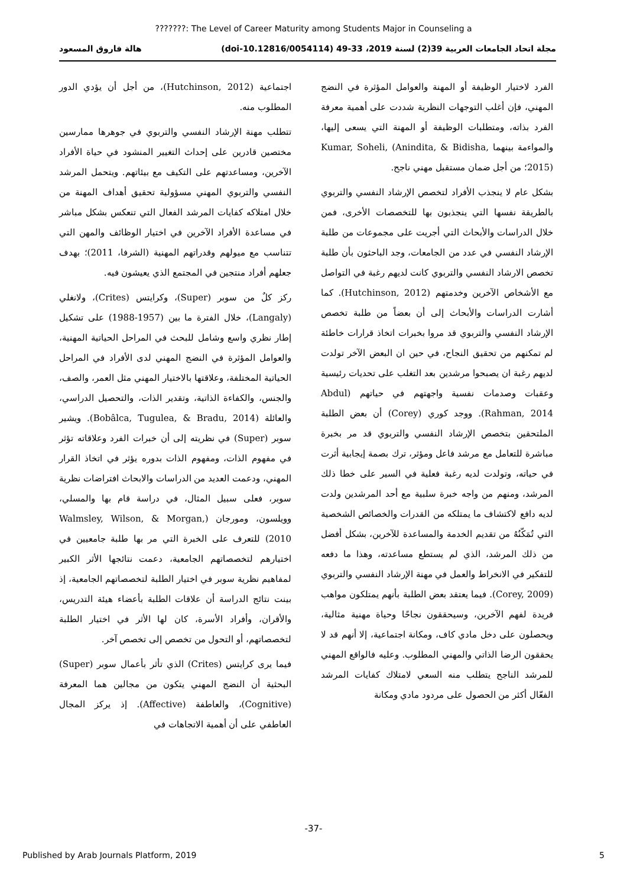???????: The Level of Career Maturity among Students Major in Counseling a
مجلة اتحاد الجامعات العربية 39(2) لسنة 2019، 33-49 (doi-10.12816/0054114) هالة فاروق المسعود
الفرد لاختيار الوظيفة أو المهنة والعوامل المؤثرة في النضج المهني، فإن أغلب التوجهات النظرية شددت على أهمية معرفة الفرد بذاته، ومتطلبات الوظيفة أو المهنة التي يسعى إليها، والمواءمة بينهما Kumar, Soheli, (Anindita, & Bidisha, 2015)؛ من أجل ضمان مستقبل مهني ناجح.
بشكل عام لا ينجذب الأفراد لتخصص الإرشاد النفسي والتربوي بالطريقة نفسها التي ينجذبون بها للتخصصات الأخرى، فمن خلال الدراسات والأبحاث التي أجريت على مجموعات من طلبة الإرشاد النفسي في عدد من الجامعات، وجد الباحثون بأن طلبة تخصص الارشاد النفسي والتربوي كانت لديهم رغبة في التواصل مع الأشخاص الآخرين وخدمتهم (Hutchinson, 2012). كما أشارت الدراسات والأبحاث إلى أن بعضاً من طلبة تخصص الإرشاد النفسي والتربوي قد مروا بخبرات اتخاذ قرارات خاطئة لم تمكنهم من تحقيق النجاح، في حين ان البعض الآخر تولدت لديهم رغبة ان يصبحوا مرشدين بعد التغلب على تحديات رئيسية وعقبات وصدمات نفسية واجهتهم في حياتهم (Abdul Rahman, 2014). ووجد كوري (Corey) أن بعض الطلبة الملتحقين بتخصص الإرشاد النفسي والتربوي قد مر بخبرة مباشرة للتعامل مع مرشد فاعل ومؤثر، ترك بصمة إيجابية أثرت في حياته، وتولدت لديه رغبة فعلية في السير على خطا ذلك المرشد، ومنهم من واجه خبرة سلبية مع أحد المرشدين ولدت لديه دافع لاكتشاف ما يمتلكه من القدرات والخصائص الشخصية التي تُمَكّنُهُ من تقديم الخدمة والمساعدة للآخرين، بشكل أفضل من ذلك المرشد، الذي لم يستطع مساعدته، وهذا ما دفعه للتفكير في الانخراط والعمل في مهنة الإرشاد النفسي والتربوي (Corey, 2009). فيما يعتقد بعض الطلبة بأنهم يمتلكون مواهب فريدة لفهم الآخرين، وسيحققون نجاحًا وحياة مهنية مثالية، ويحصلون على دخل مادي كاف، ومكانة اجتماعية، إلا أنهم قد لا يحققون الرضا الذاتي والمهني المطلوب. وعليه فالواقع المهني للمرشد الناجح يتطلب منه السعي لامتلاك كفايات المرشد الفعّال أكثر من الحصول على مردود مادي ومكانة
اجتماعية (Hutchinson, 2012)، من أجل أن يؤدي الدور المطلوب منه.
تتطلب مهنة الإرشاد النفسي والتربوي في جوهرها ممارسين مختصين قادرين على إحداث التغيير المنشود في حياة الأفراد الآخرين، ومساعدتهم على التكيف مع بيئاتهم. ويتحمل المرشد النفسي والتربوي المهني مسؤولية تحقيق أهداف المهنة من خلال امتلاكه كفايات المرشد الفعال التي تنعكس بشكل مباشر في مساعدة الأفراد الآخرين في اختيار الوظائف والمهن التي تتناسب مع ميولهم وقدراتهم المهنية (الشرفا، 2011)؛ بهدف جعلهم أفراد منتجين في المجتمع الذي يعيشون فيه.
ركز كلٌ من سوبر (Super)، وكرايتس (Crites)، ولانغلي (Langaly)، خلال الفترة ما بين (1957-1988) على تشكيل إطار نظري واسع وشامل للبحث في المراحل الحياتية المهنية، والعوامل المؤثرة في النضج المهني لدى الأفراد في المراحل الحياتية المختلفة، وعلاقتها بالاختيار المهني مثل العمر، والصف، والجنس، والكفاءة الذاتية، وتقدير الذات، والتحصيل الدراسي، والعائلة (Bobâlca, Tugulea, & Bradu, 2014). ويشير سوبر (Super) في نظريته إلى أن خبرات الفرد وعلاقاته تؤثر في مفهوم الذات، ومفهوم الذات بدوره يؤثر في اتخاذ القرار المهني، ودعمت العديد من الدراسات والابحاث افتراضات نظرية سوبر، فعلى سبيل المثال، في دراسة قام بها والمسلي، وويلسون، ومورجان (Walmsley, Wilson, & Morgan, 2010) للتعرف على الخبرة التي مر بها طلبة جامعيين في اختيارهم لتخصصاتهم الجامعية، دعمت نتائجها الأثر الكبير لمفاهيم نظرية سوبر في اختيار الطلبة لتخصصاتهم الجامعية، إذ بينت نتائج الدراسة أن علاقات الطلبة بأعضاء هيئة التدريس، والأقران، وأفراد الأسرة، كان لها الأثر في اختيار الطلبة لتخصصاتهم، أو التحول من تخصص إلى تخصص آخر.
فيما يرى كرايتس (Crites) الذي تأثر بأعمال سوبر (Super) البحثية أن النضج المهني يتكون من مجالين هما المعرفة (Cognitive)، والعاطفة (Affective). إذ يركز المجال العاطفي على أن أهمية الاتجاهات في
-37-
Published by Arab Journals Platform, 2019 5